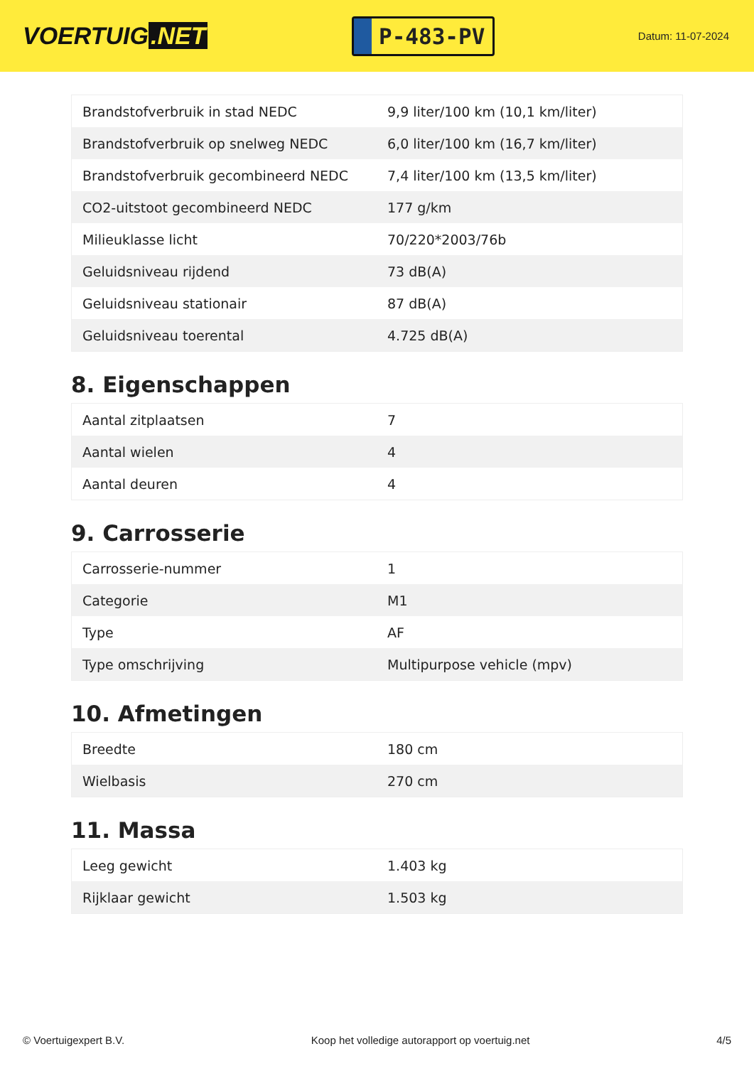VOERTUIG.NET
P-483-PV
Datum: 11-07-2024
| Brandstofverbruik in stad NEDC | 9,9 liter/100 km (10,1 km/liter) |
| Brandstofverbruik op snelweg NEDC | 6,0 liter/100 km (16,7 km/liter) |
| Brandstofverbruik gecombineerd NEDC | 7,4 liter/100 km (13,5 km/liter) |
| CO2-uitstoot gecombineerd NEDC | 177 g/km |
| Milieuklasse licht | 70/220*2003/76b |
| Geluidsniveau rijdend | 73 dB(A) |
| Geluidsniveau stationair | 87 dB(A) |
| Geluidsniveau toerental | 4.725 dB(A) |
8. Eigenschappen
| Aantal zitplaatsen | 7 |
| Aantal wielen | 4 |
| Aantal deuren | 4 |
9. Carrosserie
| Carrosserie-nummer | 1 |
| Categorie | M1 |
| Type | AF |
| Type omschrijving | Multipurpose vehicle (mpv) |
10. Afmetingen
| Breedte | 180 cm |
| Wielbasis | 270 cm |
11. Massa
| Leeg gewicht | 1.403 kg |
| Rijklaar gewicht | 1.503 kg |
© Voertuigexpert B.V. Koop het volledige autorapport op voertuig.net 4/5